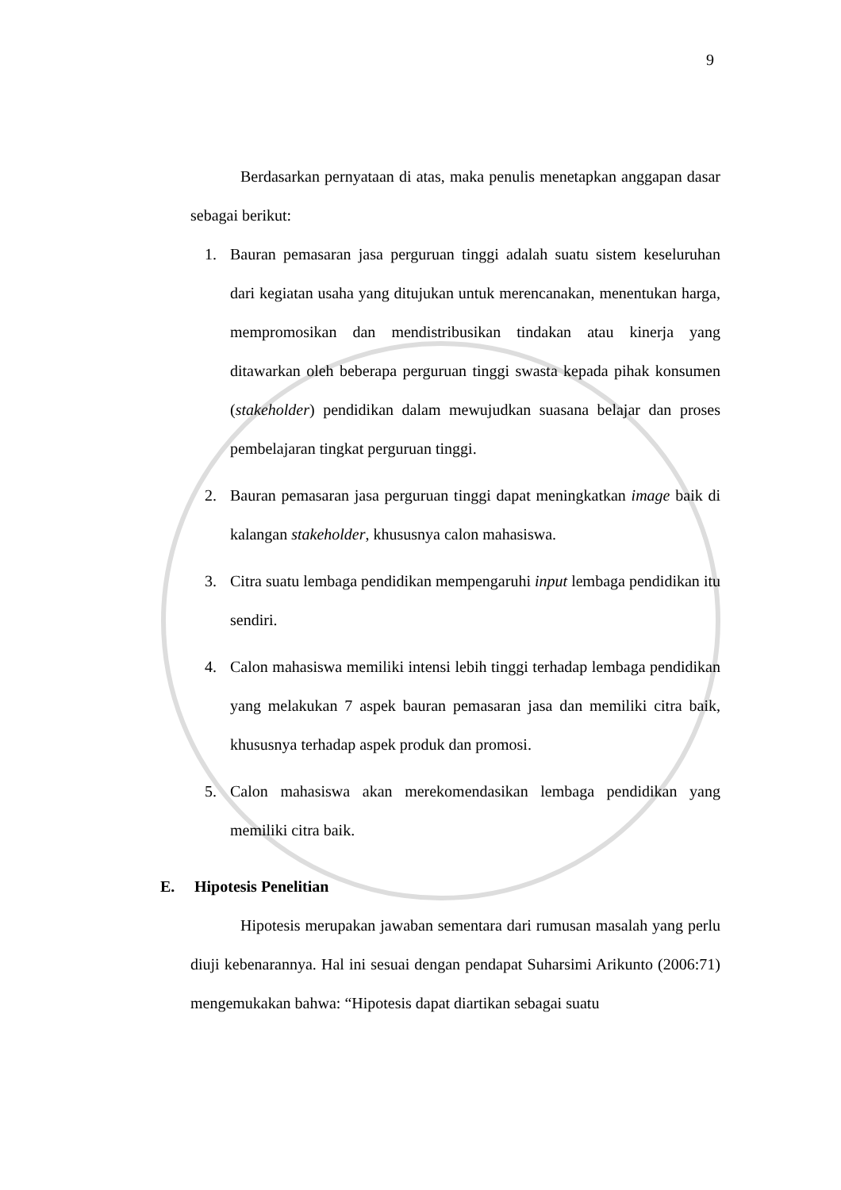9
Berdasarkan pernyataan di atas, maka penulis menetapkan anggapan dasar sebagai berikut:
1. Bauran pemasaran jasa perguruan tinggi adalah suatu sistem keseluruhan dari kegiatan usaha yang ditujukan untuk merencanakan, menentukan harga, mempromosikan dan mendistribusikan tindakan atau kinerja yang ditawarkan oleh beberapa perguruan tinggi swasta kepada pihak konsumen (stakeholder) pendidikan dalam mewujudkan suasana belajar dan proses pembelajaran tingkat perguruan tinggi.
2. Bauran pemasaran jasa perguruan tinggi dapat meningkatkan image baik di kalangan stakeholder, khususnya calon mahasiswa.
3. Citra suatu lembaga pendidikan mempengaruhi input lembaga pendidikan itu sendiri.
4. Calon mahasiswa memiliki intensi lebih tinggi terhadap lembaga pendidikan yang melakukan 7 aspek bauran pemasaran jasa dan memiliki citra baik, khususnya terhadap aspek produk dan promosi.
5. Calon mahasiswa akan merekomendasikan lembaga pendidikan yang memiliki citra baik.
E. Hipotesis Penelitian
Hipotesis merupakan jawaban sementara dari rumusan masalah yang perlu diuji kebenarannya. Hal ini sesuai dengan pendapat Suharsimi Arikunto (2006:71) mengemukakan bahwa: “Hipotesis dapat diartikan sebagai suatu